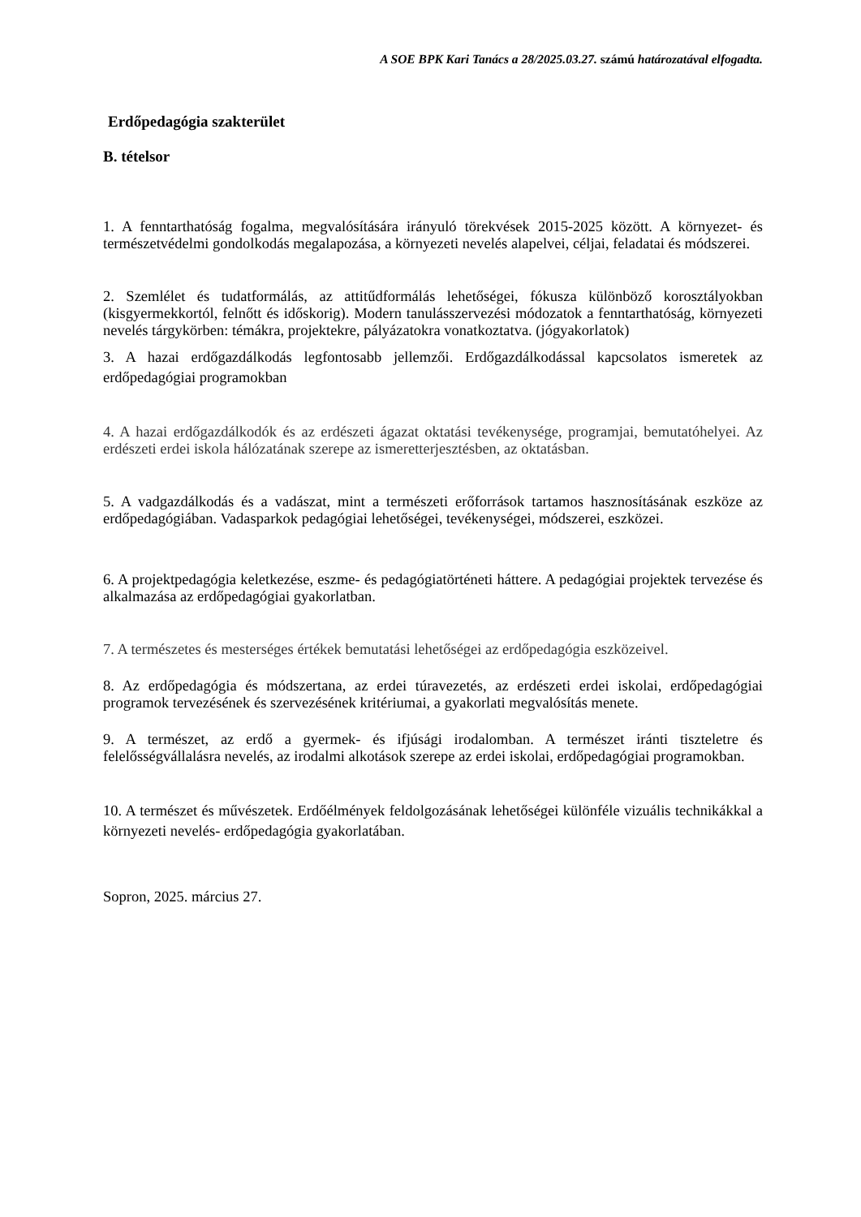A SOE BPK Kari Tanács a 28/2025.03.27. számú határozatával elfogadta.
Erdőpedagógia szakterület
B. tételsor
1. A fenntarthatóság fogalma, megvalósítására irányuló törekvések 2015-2025 között. A környezet- és természetvédelmi gondolkodás megalapozása, a környezeti nevelés alapelvei, céljai, feladatai és módszerei.
2. Szemlélet és tudatformálás, az attitűdformálás lehetőségei, fókusza különböző korosztályokban (kisgyermekkortól, felnőtt és időskorig). Modern tanulásszervezési módozatok a fenntarthatóság, környezeti nevelés tárgykörben: témákra, projektekre, pályázatokra vonatkoztatva. (jógyakorlatok)
3. A hazai erdőgazdálkodás legfontosabb jellemzői. Erdőgazdálkodással kapcsolatos ismeretek az erdőpedagógiai programokban
4. A hazai erdőgazdálkodók és az erdészeti ágazat oktatási tevékenysége, programjai, bemutatóhelyei. Az erdészeti erdei iskola hálózatának szerepe az ismeretterjesztésben, az oktatásban.
5. A vadgazdálkodás és a vadászat, mint a természeti erőforrások tartamos hasznosításának eszköze az erdőpedagógiában. Vadasparkok pedagógiai lehetőségei, tevékenységei, módszerei, eszközei.
6. A projektpedagógia keletkezése, eszme- és pedagógiatörténeti háttere. A pedagógiai projektek tervezése és alkalmazása az erdőpedagógiai gyakorlatban.
7. A természetes és mesterséges értékek bemutatási lehetőségei az erdőpedagógia eszközeivel.
8. Az erdőpedagógia és módszertana, az erdei túravezetés, az erdészeti erdei iskolai, erdőpedagógiai programok tervezésének és szervezésének kritériumai, a gyakorlati megvalósítás menete.
9. A természet, az erdő a gyermek- és ifjúsági irodalomban. A természet iránti tiszteletre és felelősségvállalásra nevelés, az irodalmi alkotások szerepe az erdei iskolai, erdőpedagógiai programokban.
10. A természet és művészetek. Erdőélmények feldolgozásának lehetőségei különféle vizuális technikákkal a környezeti nevelés- erdőpedagógia gyakorlatában.
Sopron, 2025. március 27.